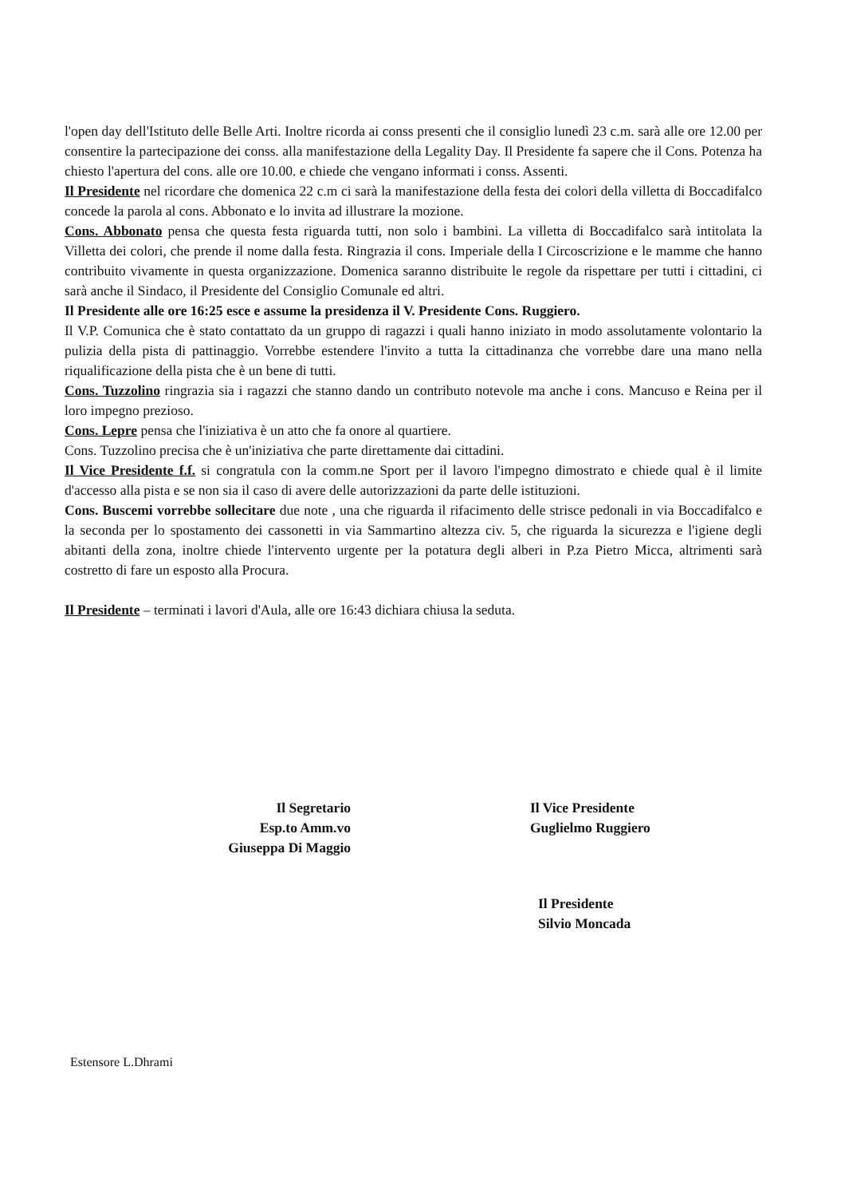l'open day dell'Istituto delle Belle Arti. Inoltre ricorda ai conss presenti che il consiglio lunedì 23 c.m. sarà alle ore 12.00 per consentire la partecipazione dei conss. alla manifestazione della Legality Day. Il Presidente fa sapere che il Cons. Potenza ha chiesto l'apertura del cons. alle ore 10.00. e chiede che vengano informati i conss. Assenti.
Il Presidente nel ricordare che domenica 22 c.m ci sarà la manifestazione della festa dei colori della villetta di Boccadifalco concede la parola al cons. Abbonato e lo invita ad illustrare la mozione.
Cons. Abbonato pensa che questa festa riguarda tutti, non solo i bambini. La villetta di Boccadifalco sarà intitolata la Villetta dei colori, che prende il nome dalla festa. Ringrazia il cons. Imperiale della I Circoscrizione e le mamme che hanno contribuito vivamente in questa organizzazione. Domenica saranno distribuite le regole da rispettare per tutti i cittadini, ci sarà anche il Sindaco, il Presidente del Consiglio Comunale ed altri.
Il Presidente alle ore 16:25 esce e assume la presidenza il V. Presidente Cons. Ruggiero.
Il V.P. Comunica che è stato contattato da un gruppo di ragazzi i quali hanno iniziato in modo assolutamente volontario la pulizia della pista di pattinaggio. Vorrebbe estendere l'invito a tutta la cittadinanza che vorrebbe dare una mano nella riqualificazione della pista che è un bene di tutti.
Cons. Tuzzolino ringrazia sia i ragazzi che stanno dando un contributo notevole ma anche i cons. Mancuso e Reina per il loro impegno prezioso.
Cons. Lepre pensa che l'iniziativa è un atto che fa onore al quartiere.
Cons. Tuzzolino precisa che è un'iniziativa che parte direttamente dai cittadini.
Il Vice Presidente f.f. si congratula con la comm.ne Sport per il lavoro l'impegno dimostrato e chiede qual è il limite d'accesso alla pista e se non sia il caso di avere delle autorizzazioni da parte delle istituzioni.
Cons. Buscemi vorrebbe sollecitare due note , una che riguarda il rifacimento delle strisce pedonali in via Boccadifalco e la seconda per lo spostamento dei cassonetti in via Sammartino altezza civ. 5, che riguarda la sicurezza e l'igiene degli abitanti della zona, inoltre chiede l'intervento urgente per la potatura degli alberi in P.za Pietro Micca, altrimenti sarà costretto di fare un esposto alla Procura.
Il Presidente – terminati i lavori d'Aula, alle ore 16:43 dichiara chiusa la seduta.
Il Segretario
Esp.to Amm.vo
Giuseppa Di Maggio
Il Vice Presidente
Guglielmo Ruggiero
Il Presidente
Silvio Moncada
Estensore L.Dhrami